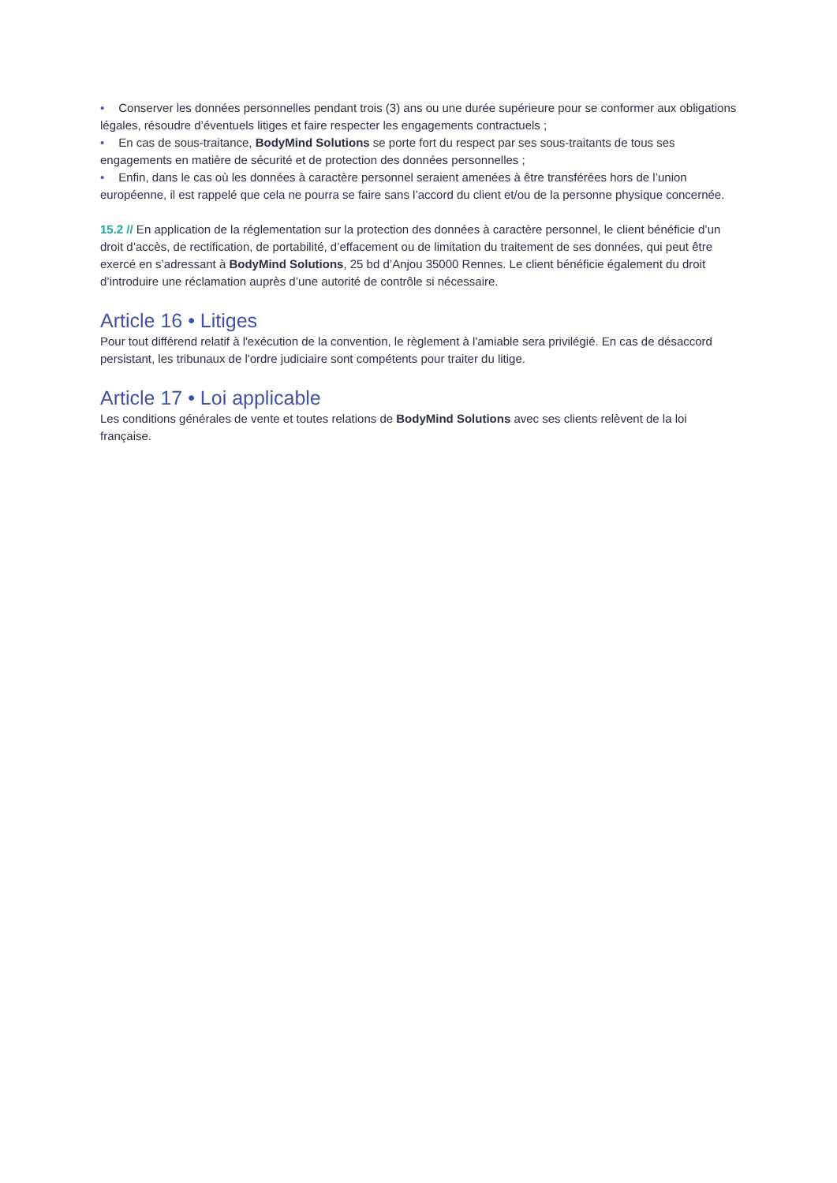• Conserver les données personnelles pendant trois (3) ans ou une durée supérieure pour se conformer aux obligations légales, résoudre d’éventuels litiges et faire respecter les engagements contractuels ;
• En cas de sous-traitance, BodyMind Solutions se porte fort du respect par ses sous-traitants de tous ses engagements en matière de sécurité et de protection des données personnelles ;
• Enfin, dans le cas où les données à caractère personnel seraient amenées à être transférées hors de l’union européenne, il est rappelé que cela ne pourra se faire sans l’accord du client et/ou de la personne physique concernée.
15.2 // En application de la réglementation sur la protection des données à caractère personnel, le client bénéficie d’un droit d’accès, de rectification, de portabilité, d’effacement ou de limitation du traitement de ses données, qui peut être exercé en s’adressant à BodyMind Solutions, 25 bd d’Anjou 35000 Rennes. Le client bénéficie également du droit d’introduire une réclamation auprès d’une autorité de contrôle si nécessaire.
Article 16 • Litiges
Pour tout différend relatif à l'exécution de la convention, le règlement à l'amiable sera privilégié. En cas de désaccord persistant, les tribunaux de l'ordre judiciaire sont compétents pour traiter du litige.
Article 17 • Loi applicable
Les conditions générales de vente et toutes relations de BodyMind Solutions avec ses clients relèvent de la loi française.